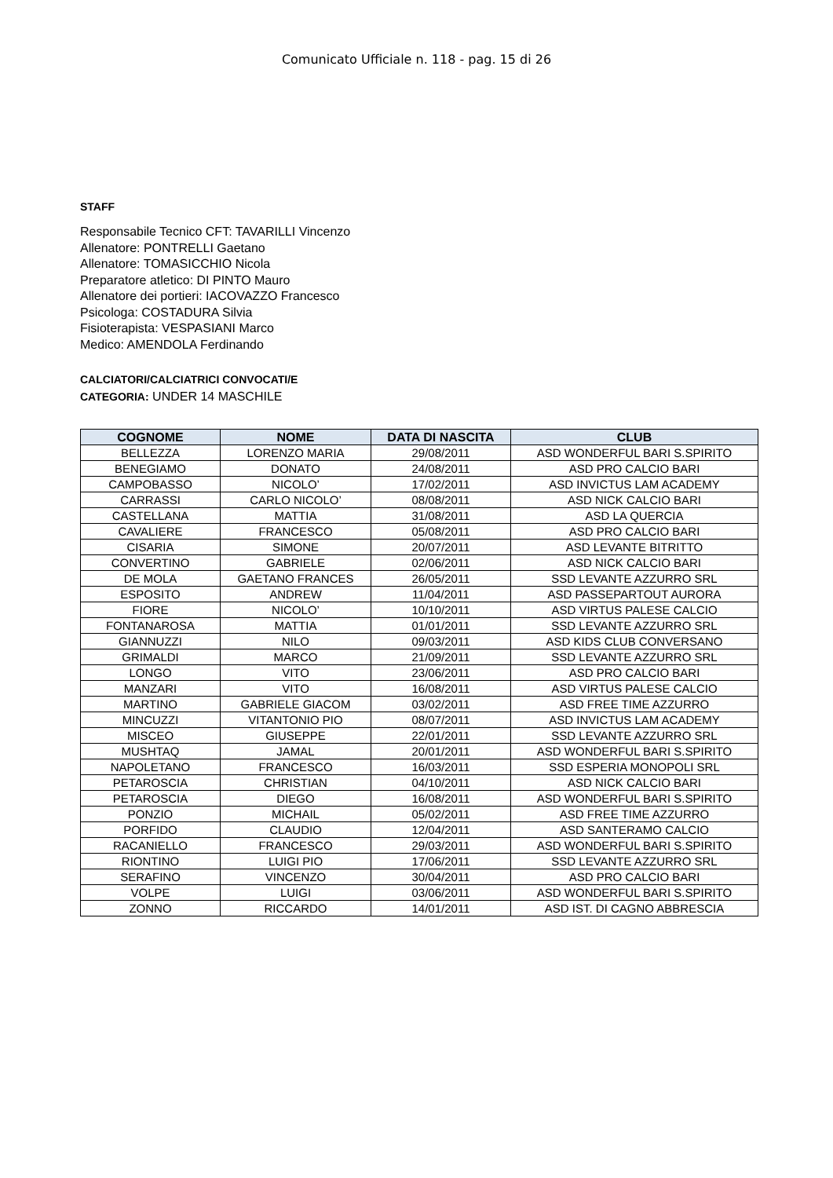Comunicato Ufficiale n. 118 - pag. 15 di 26
STAFF
Responsabile Tecnico CFT: TAVARILLI Vincenzo
Allenatore: PONTRELLI Gaetano
Allenatore: TOMASICCHIO Nicola
Preparatore atletico: DI PINTO Mauro
Allenatore dei portieri: IACOVAZZO Francesco
Psicologa: COSTADURA Silvia
Fisioterapista: VESPASIANI Marco
Medico: AMENDOLA Ferdinando
CALCIATORI/CALCIATRICI CONVOCATI/E
CATEGORIA: UNDER 14 MASCHILE
| COGNOME | NOME | DATA DI NASCITA | CLUB |
| --- | --- | --- | --- |
| BELLEZZA | LORENZO MARIA | 29/08/2011 | ASD WONDERFUL BARI S.SPIRITO |
| BENEGIAMO | DONATO | 24/08/2011 | ASD PRO CALCIO BARI |
| CAMPOBASSO | NICOLO’ | 17/02/2011 | ASD INVICTUS LAM ACADEMY |
| CARRASSI | CARLO NICOLO’ | 08/08/2011 | ASD NICK CALCIO BARI |
| CASTELLANA | MATTIA | 31/08/2011 | ASD LA QUERCIA |
| CAVALIERE | FRANCESCO | 05/08/2011 | ASD PRO CALCIO BARI |
| CISARIA | SIMONE | 20/07/2011 | ASD LEVANTE BITRITTO |
| CONVERTINO | GABRIELE | 02/06/2011 | ASD NICK CALCIO BARI |
| DE MOLA | GAETANO FRANCES | 26/05/2011 | SSD LEVANTE AZZURRO SRL |
| ESPOSITO | ANDREW | 11/04/2011 | ASD PASSEPARTOUT AURORA |
| FIORE | NICOLO’ | 10/10/2011 | ASD VIRTUS PALESE CALCIO |
| FONTANAROSA | MATTIA | 01/01/2011 | SSD LEVANTE AZZURRO SRL |
| GIANNUZZI | NILO | 09/03/2011 | ASD KIDS CLUB CONVERSANO |
| GRIMALDI | MARCO | 21/09/2011 | SSD LEVANTE AZZURRO SRL |
| LONGO | VITO | 23/06/2011 | ASD PRO CALCIO BARI |
| MANZARI | VITO | 16/08/2011 | ASD VIRTUS PALESE CALCIO |
| MARTINO | GABRIELE GIACOM | 03/02/2011 | ASD FREE TIME AZZURRO |
| MINCUZZI | VITANTONIO PIO | 08/07/2011 | ASD INVICTUS LAM ACADEMY |
| MISCEO | GIUSEPPE | 22/01/2011 | SSD LEVANTE AZZURRO SRL |
| MUSHTAQ | JAMAL | 20/01/2011 | ASD WONDERFUL BARI S.SPIRITO |
| NAPOLETANO | FRANCESCO | 16/03/2011 | SSD ESPERIA MONOPOLI SRL |
| PETAROSCIA | CHRISTIAN | 04/10/2011 | ASD NICK CALCIO BARI |
| PETAROSCIA | DIEGO | 16/08/2011 | ASD WONDERFUL BARI S.SPIRITO |
| PONZIO | MICHAIL | 05/02/2011 | ASD FREE TIME AZZURRO |
| PORFIDO | CLAUDIO | 12/04/2011 | ASD SANTERAMO CALCIO |
| RACANIELLO | FRANCESCO | 29/03/2011 | ASD WONDERFUL BARI S.SPIRITO |
| RIONTINO | LUIGI PIO | 17/06/2011 | SSD LEVANTE AZZURRO SRL |
| SERAFINO | VINCENZO | 30/04/2011 | ASD PRO CALCIO BARI |
| VOLPE | LUIGI | 03/06/2011 | ASD WONDERFUL BARI S.SPIRITO |
| ZONNO | RICCARDO | 14/01/2011 | ASD IST. DI CAGNO ABBRESCIA |